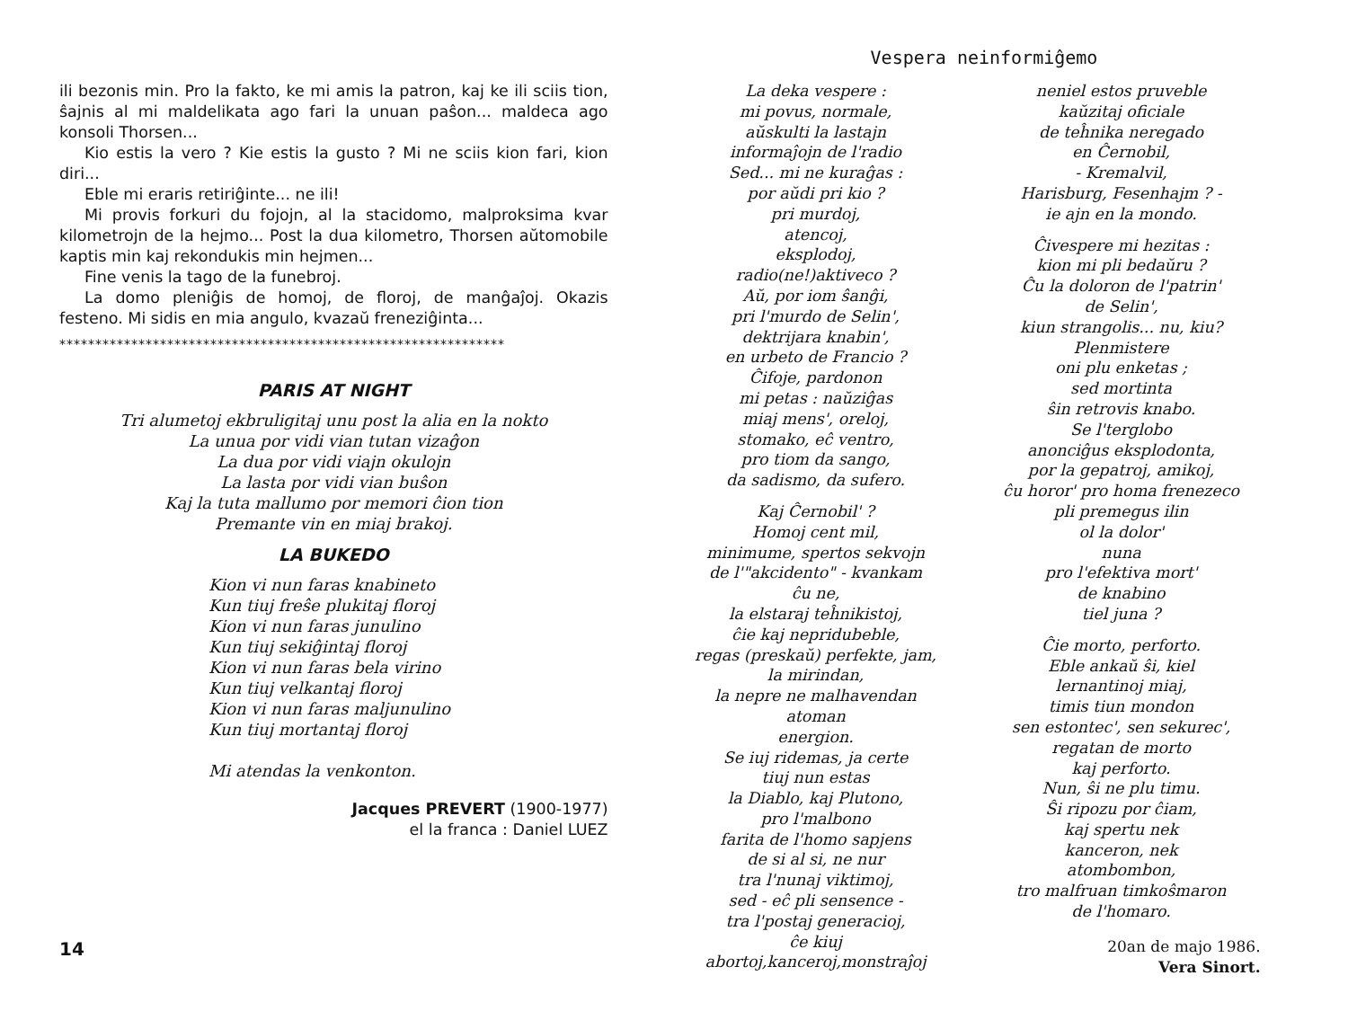ili bezonis min. Pro la fakto, ke mi amis la patron, kaj ke ili sciis tion, ŝajnis al mi maldelikata ago fari la unuan paŝon... maldeca ago konsoli Thorsen...
Kio estis la vero ? Kie estis la gusto ? Mi ne sciis kion fari, kion diri...
Eble mi eraris retiriĝinte... ne ili!
Mi provis forkuri du fojojn, al la stacidomo, malproksima kvar kilometrojn de la hejmo... Post la dua kilometro, Thorsen aŭtomobile kaptis min kaj rekondukis min hejmen...
Fine venis la tago de la funebroj.
La domo pleniĝis de homoj, de floroj, de manĝaĵoj. Okazis festeno. Mi sidis en mia angulo, kvazaŭ freneziĝinta...
**************************************************************
PARIS AT NIGHT
Tri alumetoj ekbruligitaj unu post la alia en la nokto
La unua por vidi vian tutan vizaĝon
La dua por vidi viajn okulojn
La lasta por vidi vian buŝon
Kaj la tuta mallumo por memori ĉion tion
Premante vin en miaj brakoj.
LA BUKEDO
Kion vi nun faras knabineto
Kun tiuj freŝe plukitaj floroj
Kion vi nun faras junulino
Kun tiuj sekiĝintaj floroj
Kion vi nun faras bela virino
Kun tiuj velkantaj floroj
Kion vi nun faras maljunulino
Kun tiuj mortantaj floroj
Mi atendas la venkonton.
Jacques PREVERT (1900-1977)
el la franca : Daniel LUEZ
14
Vespera neinformiĝemo
La deka vespere :
mi povus, normale,
aŭskulti la lastajn
informaĵojn de l'radio
Sed... mi ne kuraĝas :
por aŭdi pri kio ?
pri murdoj,
atencoj,
eksplodoj,
radio(ne!)aktiveco ?
Aŭ, por iom ŝanĝi,
pri l'murdo de Selin',
dektrijara knabin',
en urbeto de Francio ?
Ĉifoje, pardonon
mi petas : naŭziĝas
miaj mens', oreloj,
stomako, eĉ ventro,
pro tiom da sango,
da sadismo, da sufero.
Kaj Ĉernobil' ?
Homoj cent mil,
minimume, spertos sekvojn
de l'"akcidento" - kvankam
ĉu ne,
la elstaraj teĥnikistoj,
ĉie kaj nepridubeble,
regas (preskaŭ) perfekte, jam,
la mirindan,
la nepre ne malhavendan
atoman
energion.
Se iuj ridemas, ja certe
tiuj nun estas
la Diablo, kaj Plutono,
pro l'malbono
farita de l'homo sapjens
de si al si, ne nur
tra l'nunaj viktimoj,
sed - eĉ pli sensence -
tra l'postaj generacioj,
ĉe kiuj
abortoj,kanceroj,monstraĵoj
neniel estos pruveble
kaŭzitaj oficiale
de teĥnika neregado
en Ĉernobil,
- Kremalvil,
Harisburg, Fesenhajm ? -
ie ajn en la mondo.
Ĉivespere mi hezitas :
kion mi pli bedaŭru ?
Ĉu la doloron de l'patrin'
de Selin',
kiun strangolis... nu, kiu?
Plenmistere
oni plu enketas ;
sed mortinta
ŝin retrovis knabo.
Se l'terglobo
anonciĝus eksplodonta,
por la gepatroj, amikoj,
ĉu horor' pro homa frenezeco
pli premegus ilin
ol la dolor'
nuna
pro l'efektiva mort'
de knabino
tiel juna ?
Ĉie morto, perforto.
Eble ankaŭ ŝi, kiel
lernantinoj miaj,
timis tiun mondon
sen estontec', sen sekurec',
regatan de morto
kaj perforto.
Nun, ŝi ne plu timu.
Ŝi ripozu por ĉiam,
kaj spertu nek
kanceron, nek
atombombon,
tro malfruan timkoŝmaron
de l'homaro.
20an de majo 1986.
Vera Sinort.